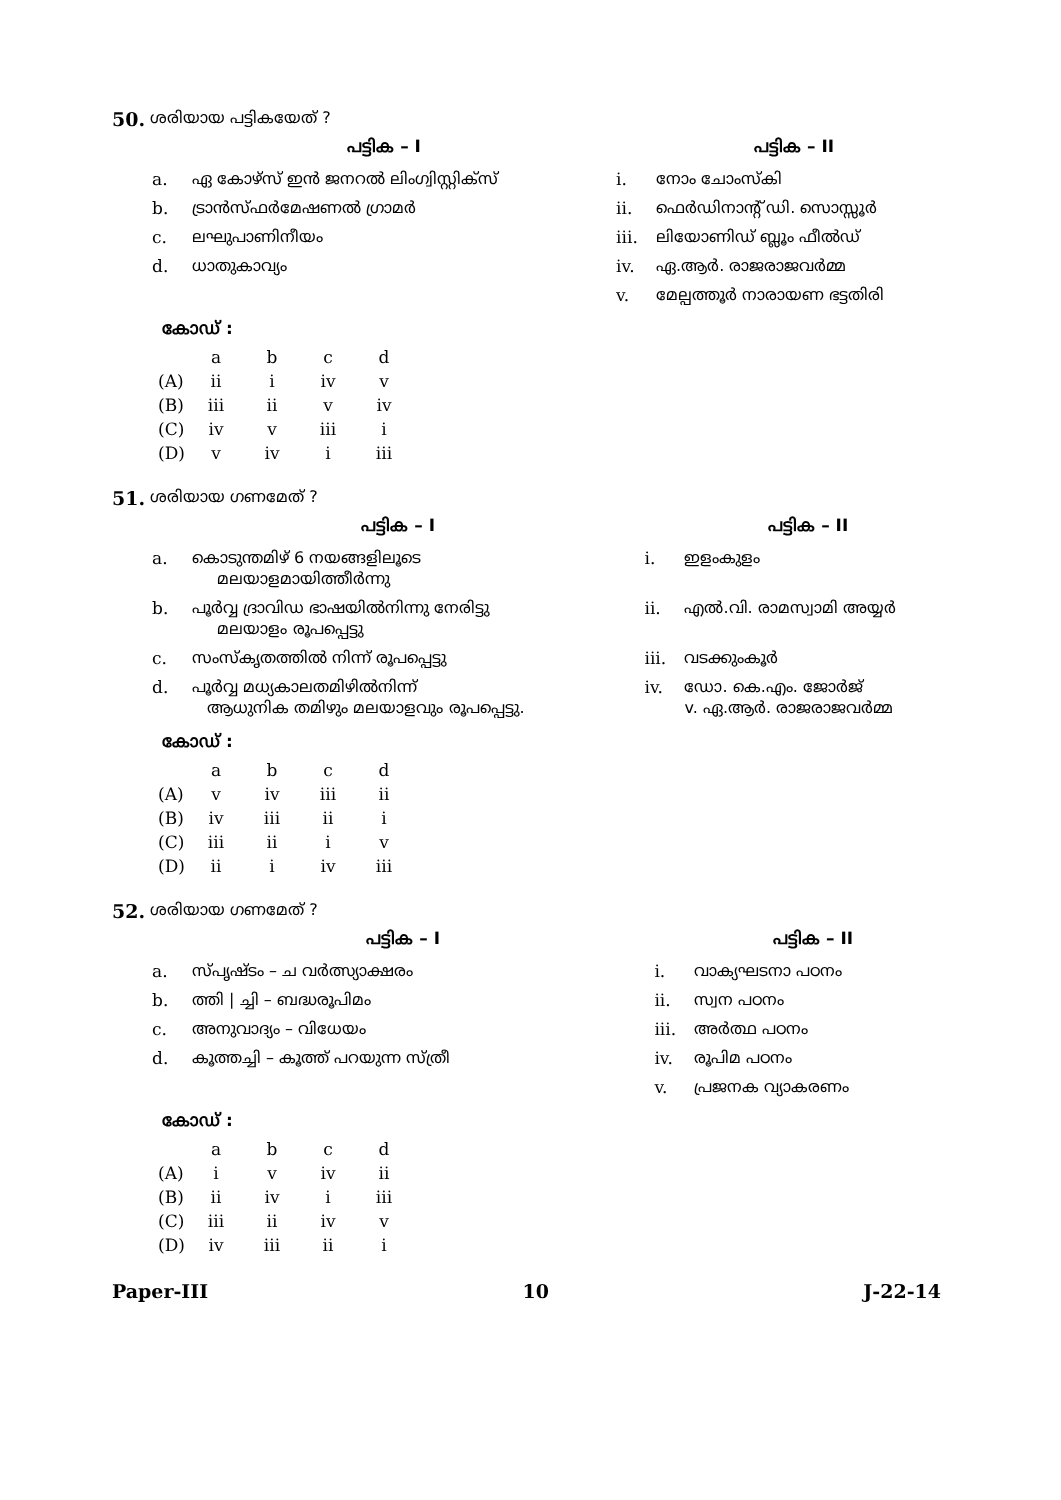50. ശരിയായ പട്ടികയേത് ?
| പട്ടിക – I | | പട്ടിക – II | |
| --- | --- | --- | --- |
| a. | ഏ കോഴ്സ് ഇൻ ജനറൽ ലിംഗ്വിസ്റ്റിക്സ് | i. | നോം ചോംസ്കി |
| b. | ട്രാൻസ്ഫർമേഷണൽ ഗ്രാമർ | ii. | ഫെർഡിനാന്റ് ഡി. സൊസ്സൂർ |
| c. | ലഘുപാണിനീയം | iii. | ലിയോണിഡ് ബ്ലൂം ഫീൽഡ് |
| d. | ധാതുകാവ്യം | iv. | ഏ.ആർ. രാജരാജവർമ്മ |
| | | v. | മേല്പത്തൂർ നാരായണ ഭട്ടതിരി |
കോഡ് :
| | a | b | c | d |
| (A) | ii | i | iv | v |
| (B) | iii | ii | v | iv |
| (C) | iv | v | iii | i |
| (D) | v | iv | i | iii |
51. ശരിയായ ഗണമേത് ?
| പട്ടിക – I | | പട്ടിക – II | |
| --- | --- | --- | --- |
| a. | കൊടുന്തമിഴ് 6 നയങ്ങളിലൂടെ മലയാളമായിത്തീർന്നു | i. | ഇളംകുളം |
| b. | പൂർവ്വ ദ്രാവിഡ ഭാഷയിൽനിന്നു നേരിട്ടു മലയാളം രൂപപ്പെട്ടു | ii. | എൽ.വി. രാമസ്വാമി അയ്യർ |
| c. | സംസ്കൃതത്തിൽ നിന്ന് രൂപപ്പെട്ടു | iii. | വടക്കുംകൂർ |
| d. | പൂർവ്വ മധ്യകാലതമിഴിൽനിന്ന് ആധുനിക തമിഴും മലയാളവും രൂപപ്പെട്ടു. | iv. | ഡോ. കെ.എം. ജോർജ് v. ഏ.ആർ. രാജരാജവർമ്മ |
കോഡ് :
| | a | b | c | d |
| (A) | v | iv | iii | ii |
| (B) | iv | iii | ii | i |
| (C) | iii | ii | i | v |
| (D) | ii | i | iv | iii |
52. ശരിയായ ഗണമേത് ?
| പട്ടിക – I | | പട്ടിക – II | |
| --- | --- | --- | --- |
| a. | സ്പൃഷ്ടം – ച വർത്സ്യാക്ഷരം | i. | വാക്യഘടനാ പഠനം |
| b. | ത്തി / ച്ചി – ബദ്ധരൂപിമം | ii. | സ്വന പഠനം |
| c. | അനുവാദ്യം – വിധേയം | iii. | അർത്ഥ പഠനം |
| d. | കൂത്തച്ചി – കൂത്ത് പറയുന്ന സ്ത്രീ | iv. | രൂപിമ പഠനം |
| | | v. | പ്രജനക വ്യാകരണം |
കോഡ് :
| | a | b | c | d |
| (A) | i | v | iv | ii |
| (B) | ii | iv | i | iii |
| (C) | iii | ii | iv | v |
| (D) | iv | iii | ii | i |
Paper-III 10 J-22-14